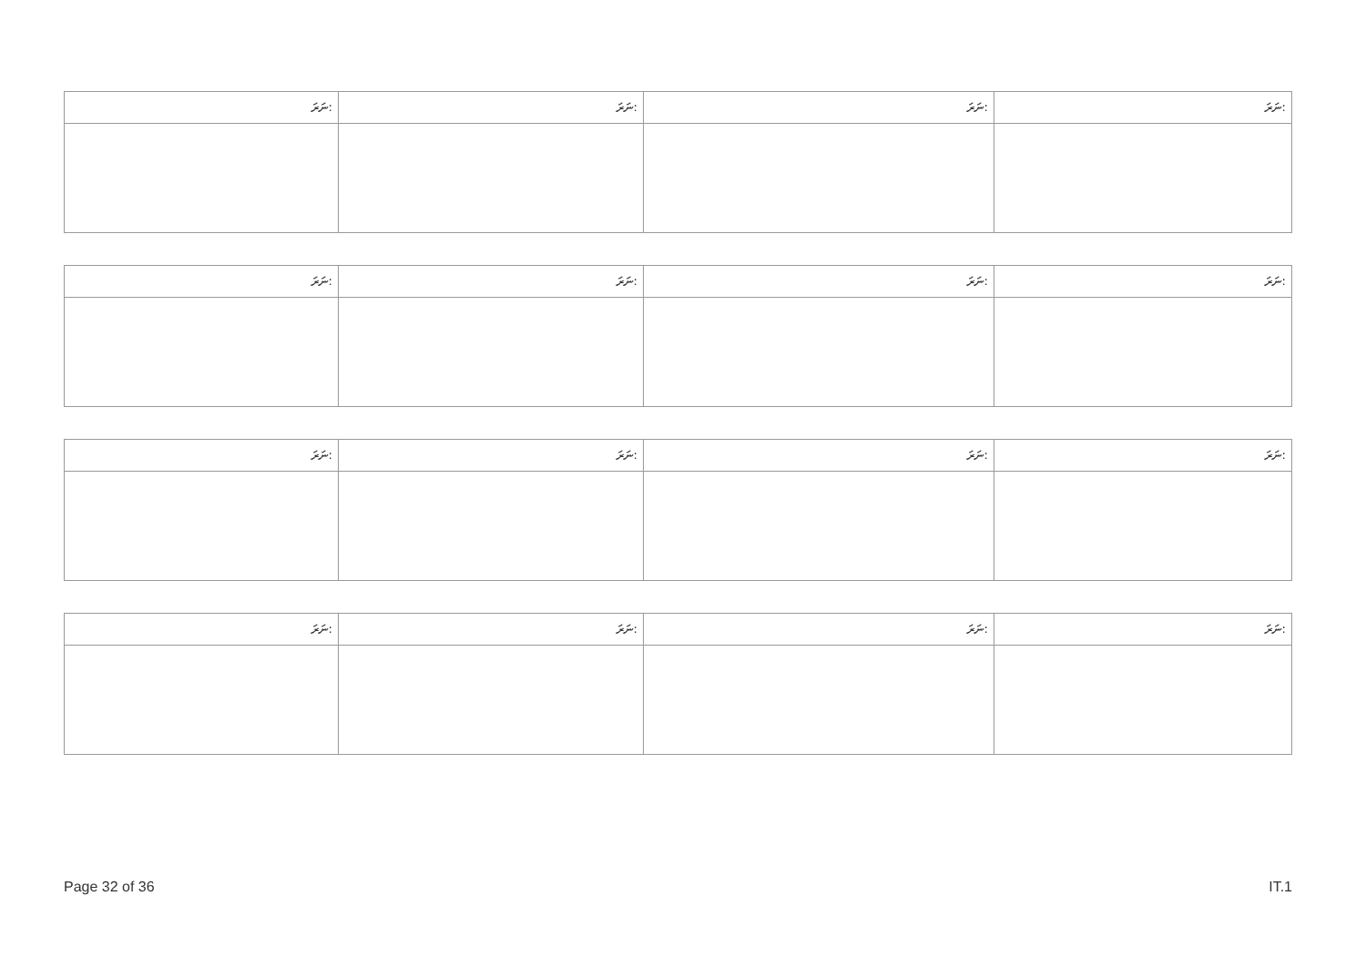| ނަރަ: | ނަރަ: | ނަރަ: | ނަރަ: |
| --- | --- | --- | --- |
| ނަރަ: | ނަރަ: | ނަރަ: | ނަރަ: |
| --- | --- | --- | --- |
| ނަރަ: | ނަރަ: | ނަރަ: | ނަރަ: |
| --- | --- | --- | --- |
| ނަރަ: | ނަރަ: | ނަރަ: | ނަރަ: |
| --- | --- | --- | --- |
Page 32 of 36 IT.1